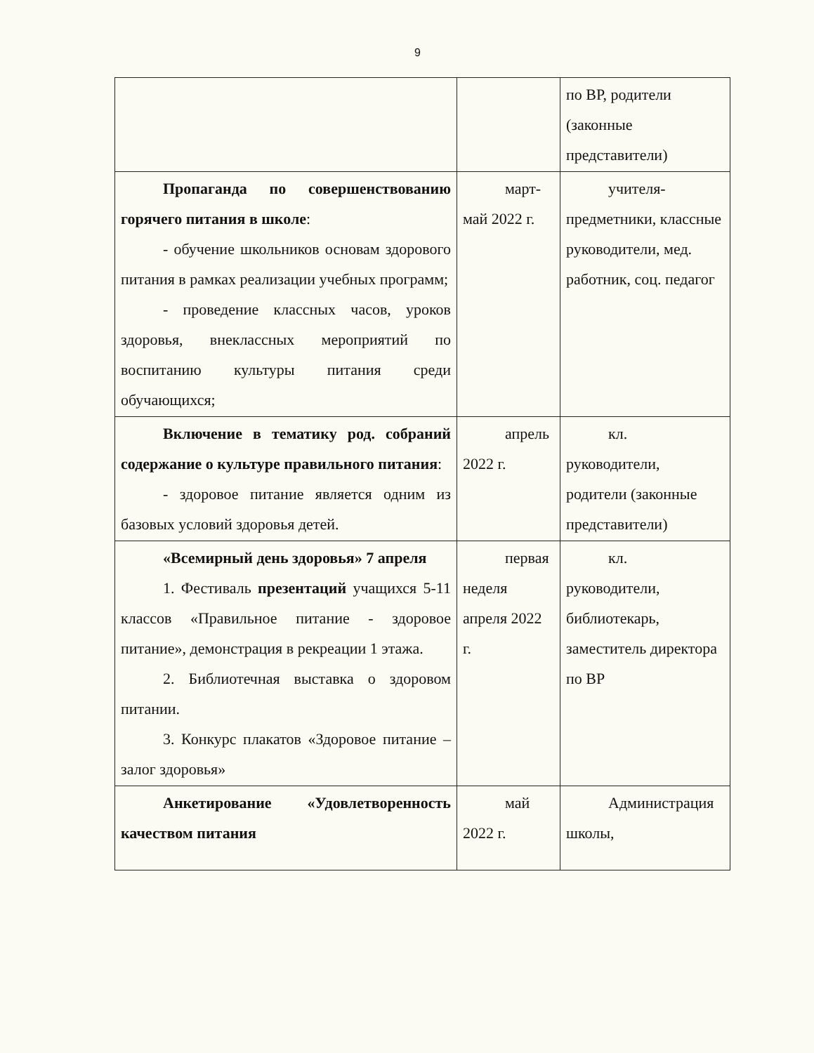9
| | | по ВР, родители (законные представители) |
| Пропаганда по совершенствованию горячего питания в школе : - обучение школьников основам здорового питания в рамках реализации учебных программ; - проведение классных часов, уроков здоровья, внеклассных мероприятий по воспитанию культуры питания среди обучающихся; | март-май 2022 г. | учителя-предметники, классные руководители, мед. работник, соц. педагог |
| Включение в тематику род. собраний содержание о культуре правильного питания : - здоровое питание является одним из базовых условий здоровья детей. | апрель 2022 г. | кл. руководители, родители (законные представители) |
| «Всемирный день здоровья» 7 апреля 1. Фестиваль презентаций учащихся 5-11 классов «Правильное питание - здоровое питание», демонстрация в рекреации 1 этажа. 2. Библиотечная выставка о здоровом питании. 3. Конкурс плакатов «Здоровое питание – залог здоровья» | первая неделя апреля 2022 г. | кл. руководители, библиотекарь, заместитель директора по ВР |
| Анкетирование «Удовлетворенность качеством питания | май 2022 г. | Администрация школы, |